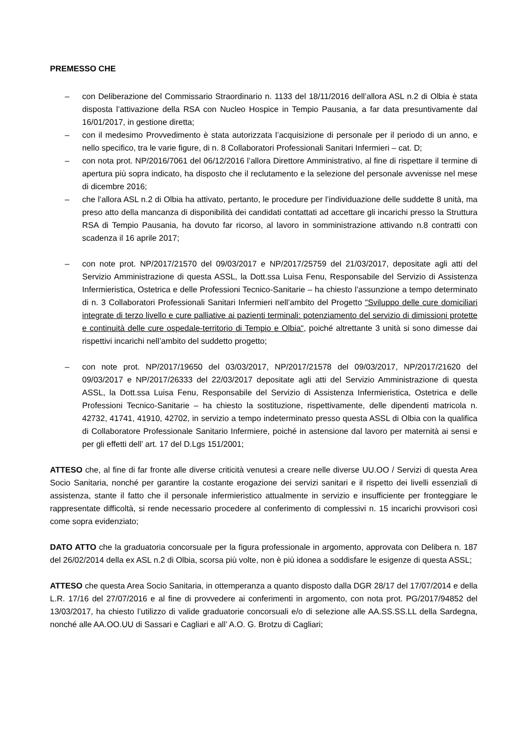PREMESSO CHE
– con Deliberazione del Commissario Straordinario n. 1133 del 18/11/2016 dell’allora ASL n.2 di Olbia è stata disposta l’attivazione della RSA con Nucleo Hospice in Tempio Pausania, a far data presuntivamente dal 16/01/2017, in gestione diretta;
– con il medesimo Provvedimento è stata autorizzata l’acquisizione di personale per il periodo di un anno, e nello specifico, tra le varie figure, di n. 8 Collaboratori Professionali Sanitari Infermieri – cat. D;
– con nota prot. NP/2016/7061 del 06/12/2016 l’allora Direttore Amministrativo, al fine di rispettare il termine di apertura più sopra indicato, ha disposto che il reclutamento e la selezione del personale avvenisse nel mese di dicembre 2016;
– che l’allora ASL n.2 di Olbia ha attivato, pertanto, le procedure per l’individuazione delle suddette 8 unità, ma preso atto della mancanza di disponibilità dei candidati contattati ad accettare gli incarichi presso la Struttura RSA di Tempio Pausania, ha dovuto far ricorso, al lavoro in somministrazione attivando n.8 contratti con scadenza il 16 aprile 2017;
– con note prot. NP/2017/21570 del 09/03/2017 e NP/2017/25759 del 21/03/2017, depositate agli atti del Servizio Amministrazione di questa ASSL, la Dott.ssa Luisa Fenu, Responsabile del Servizio di Assistenza Infermieristica, Ostetrica e delle Professioni Tecnico-Sanitarie – ha chiesto l’assunzione a tempo determinato di n. 3 Collaboratori Professionali Sanitari Infermieri nell’ambito del Progetto "Sviluppo delle cure domiciliari integrate di terzo livello e cure palliative ai pazienti terminali: potenziamento del servizio di dimissioni protette e continuità delle cure ospedale-territorio di Tempio e Olbia", poiché altrettante 3 unità si sono dimesse dai rispettivi incarichi nell’ambito del suddetto progetto;
– con note prot. NP/2017/19650 del 03/03/2017, NP/2017/21578 del 09/03/2017, NP/2017/21620 del 09/03/2017 e NP/2017/26333 del 22/03/2017 depositate agli atti del Servizio Amministrazione di questa ASSL, la Dott.ssa Luisa Fenu, Responsabile del Servizio di Assistenza Infermieristica, Ostetrica e delle Professioni Tecnico-Sanitarie – ha chiesto la sostituzione, rispettivamente, delle dipendenti matricola n. 42732, 41741, 41910, 42702, in servizio a tempo indeterminato presso questa ASSL di Olbia con la qualifica di Collaboratore Professionale Sanitario Infermiere, poiché in astensione dal lavoro per maternità ai sensi e per gli effetti dell’ art. 17 del D.Lgs 151/2001;
ATTESO che, al fine di far fronte alle diverse criticità venutesi a creare nelle diverse UU.OO / Servizi di questa Area Socio Sanitaria, nonché per garantire la costante erogazione dei servizi sanitari e il rispetto dei livelli essenziali di assistenza, stante il fatto che il personale infermieristico attualmente in servizio e insufficiente per fronteggiare le rappresentate difficoltà, si rende necessario procedere al conferimento di complessivi n. 15 incarichi provvisori così come sopra evidenziato;
DATO ATTO che la graduatoria concorsuale per la figura professionale in argomento, approvata con Delibera n. 187 del 26/02/2014 della ex ASL n.2 di Olbia, scorsa più volte, non è più idonea a soddisfare le esigenze di questa ASSL;
ATTESO che questa Area Socio Sanitaria, in ottemperanza a quanto disposto dalla DGR 28/17 del 17/07/2014 e della L.R. 17/16 del 27/07/2016 e al fine di provvedere ai conferimenti in argomento, con nota prot. PG/2017/94852 del 13/03/2017, ha chiesto l’utilizzo di valide graduatorie concorsuali e/o di selezione alle AA.SS.SS.LL della Sardegna, nonché alle AA.OO.UU di Sassari e Cagliari e all’ A.O. G. Brotzu di Cagliari;